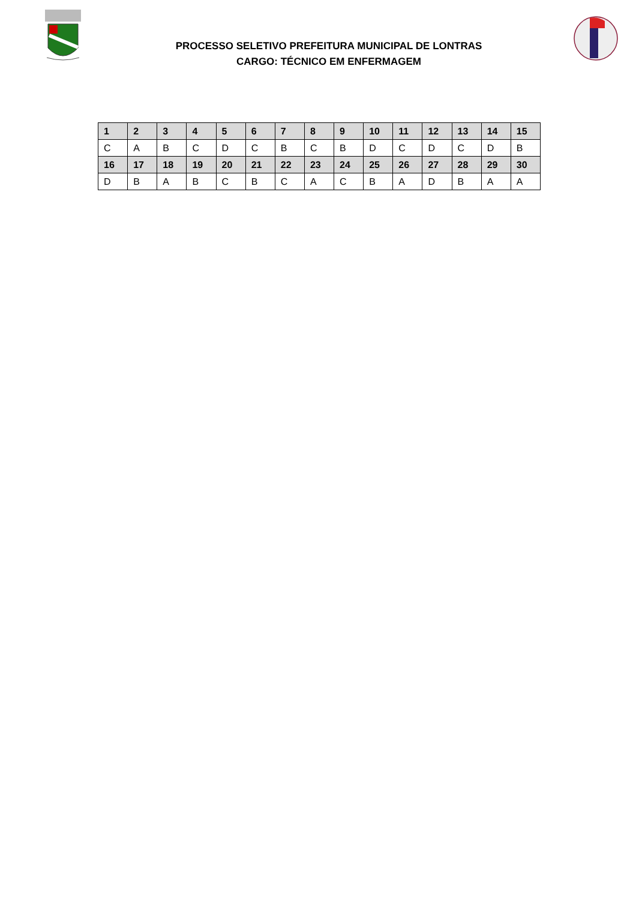PROCESSO SELETIVO PREFEITURA MUNICIPAL DE LONTRAS
CARGO: TÉCNICO EM ENFERMAGEM
| 1 | 2 | 3 | 4 | 5 | 6 | 7 | 8 | 9 | 10 | 11 | 12 | 13 | 14 | 15 |
| --- | --- | --- | --- | --- | --- | --- | --- | --- | --- | --- | --- | --- | --- | --- |
| C | A | B | C | D | C | B | C | B | D | C | D | C | D | B |
| 16 | 17 | 18 | 19 | 20 | 21 | 22 | 23 | 24 | 25 | 26 | 27 | 28 | 29 | 30 |
| D | B | A | B | C | B | C | A | C | B | A | D | B | A | A |